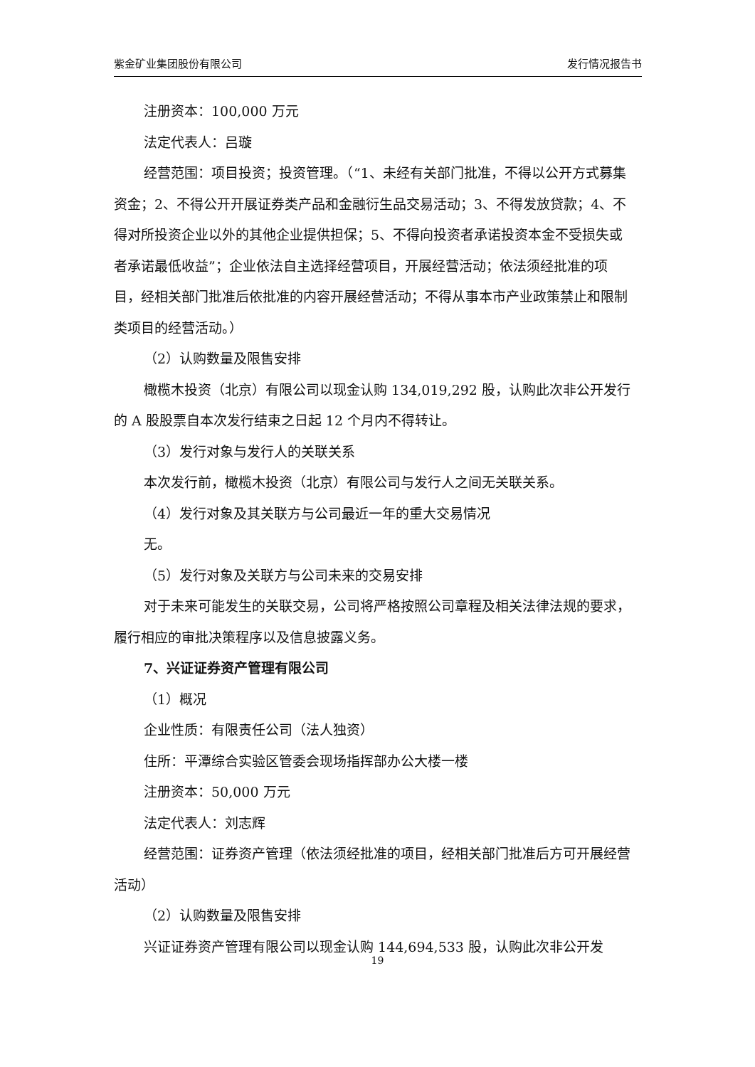紫金矿业集团股份有限公司 发行情况报告书
注册资本：100,000 万元
法定代表人：吕璇
经营范围：项目投资；投资管理。（“1、未经有关部门批准，不得以公开方式募集资金；2、不得公开开展证券类产品和金融衍生品交易活动；3、不得发放贷款；4、不得对所投资企业以外的其他企业提供担保；5、不得向投资者承诺投资本金不受损失或者承诺最低收益”；企业依法自主选择经营项目，开展经营活动；依法须经批准的项目，经相关部门批准后依批准的内容开展经营活动；不得从事本市产业政策禁止和限制类项目的经营活动。）
（2）认购数量及限售安排
橄榄木投资（北京）有限公司以现金认购 134,019,292 股，认购此次非公开发行的 A 股股票自本次发行结束之日起 12 个月内不得转让。
（3）发行对象与发行人的关联关系
本次发行前，橄榄木投资（北京）有限公司与发行人之间无关联关系。
（4）发行对象及其关联方与公司最近一年的重大交易情况
无。
（5）发行对象及关联方与公司未来的交易安排
对于未来可能发生的关联交易，公司将严格按照公司章程及相关法律法规的要求，履行相应的审批决策程序以及信息披露义务。
7、兴证证券资产管理有限公司
（1）概况
企业性质：有限责任公司（法人独资）
住所：平潭综合实验区管委会现场指挥部办公大楼一楼
注册资本：50,000 万元
法定代表人：刘志辉
经营范围：证券资产管理（依法须经批准的项目，经相关部门批准后方可开展经营活动）
（2）认购数量及限售安排
兴证证券资产管理有限公司以现金认购 144,694,533 股，认购此次非公开发
19